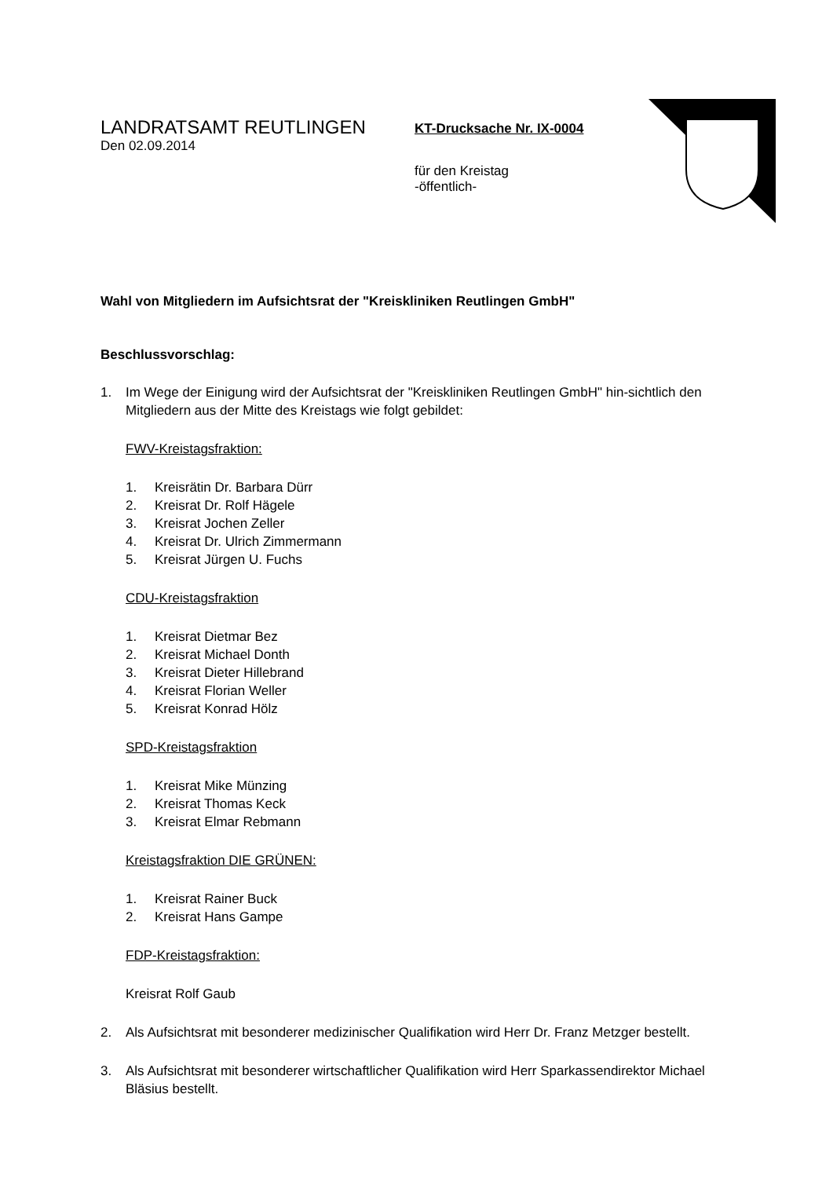LANDRATSAMT REUTLINGEN
Den 02.09.2014
KT-Drucksache Nr. IX-0004
für den Kreistag
-öffentlich-
Wahl von Mitgliedern im Aufsichtsrat der "Kreiskliniken Reutlingen GmbH"
Beschlussvorschlag:
1. Im Wege der Einigung wird der Aufsichtsrat der "Kreiskliniken Reutlingen GmbH" hin-sichtlich den Mitgliedern aus der Mitte des Kreistags wie folgt gebildet:
FWV-Kreistagsfraktion:
1. Kreisrätin Dr. Barbara Dürr
2. Kreisrat Dr. Rolf Hägele
3. Kreisrat Jochen Zeller
4. Kreisrat Dr. Ulrich Zimmermann
5. Kreisrat Jürgen U. Fuchs
CDU-Kreistagsfraktion
1. Kreisrat Dietmar Bez
2. Kreisrat Michael Donth
3. Kreisrat Dieter Hillebrand
4. Kreisrat Florian Weller
5. Kreisrat Konrad Hölz
SPD-Kreistagsfraktion
1. Kreisrat Mike Münzing
2. Kreisrat Thomas Keck
3. Kreisrat Elmar Rebmann
Kreistagsfraktion DIE GRÜNEN:
1. Kreisrat Rainer Buck
2. Kreisrat Hans Gampe
FDP-Kreistagsfraktion:
Kreisrat Rolf Gaub
2. Als Aufsichtsrat mit besonderer medizinischer Qualifikation wird Herr Dr. Franz Metzger bestellt.
3. Als Aufsichtsrat mit besonderer wirtschaftlicher Qualifikation wird Herr Sparkassendirektor Michael Bläsius bestellt.